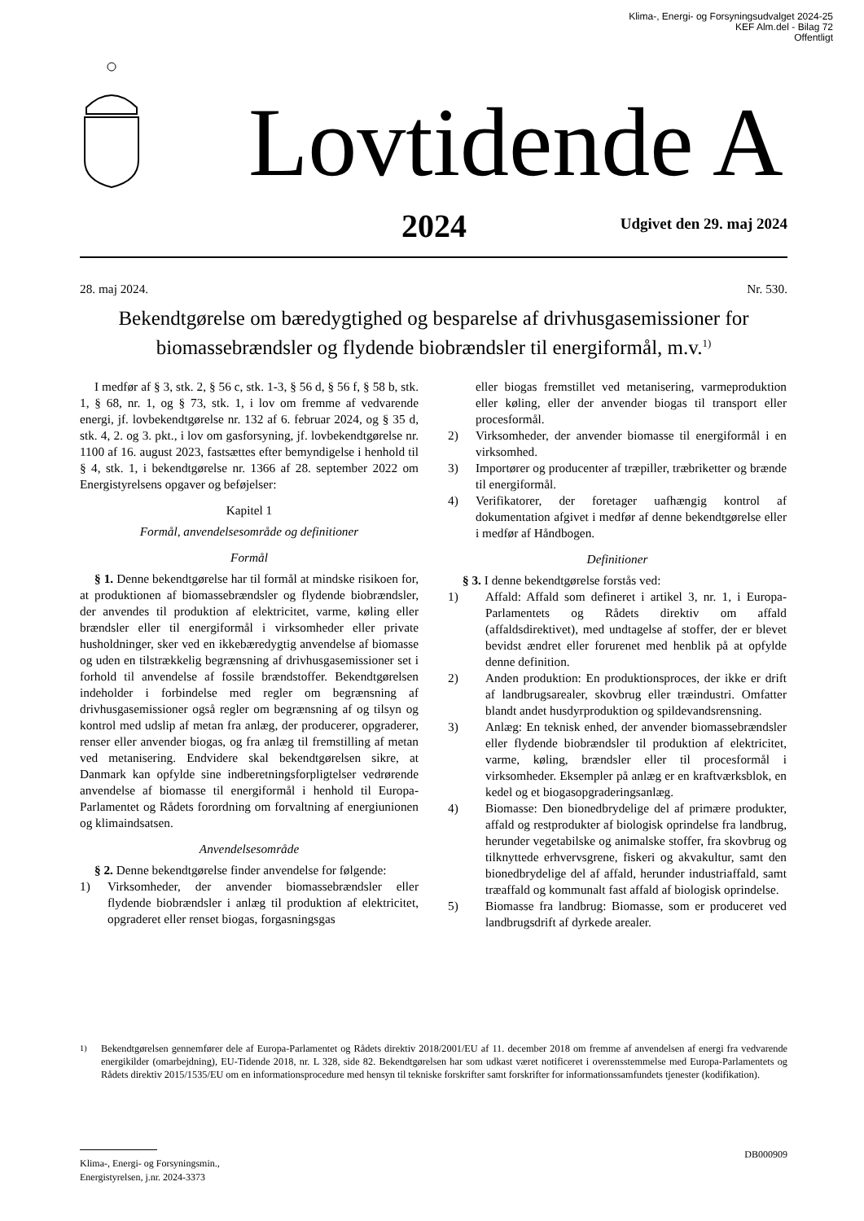Klima-, Energi- og Forsyningsudvalget 2024-25
KEF Alm.del - Bilag 72
Offentligt
Lovtidende A
2024 Udgivet den 29. maj 2024
28. maj 2024. Nr. 530.
Bekendtgørelse om bæredygtighed og besparelse af drivhusgasemissioner for biomassebrændsler og flydende biobrændsler til energiformål, m.v.<sup>1)</sup>
I medfør af § 3, stk. 2, § 56 c, stk. 1-3, § 56 d, § 56 f, § 58 b, stk. 1, § 68, nr. 1, og § 73, stk. 1, i lov om fremme af vedvarende energi, jf. lovbekendtgørelse nr. 132 af 6. februar 2024, og § 35 d, stk. 4, 2. og 3. pkt., i lov om gasforsyning, jf. lovbekendtgørelse nr. 1100 af 16. august 2023, fastsættes efter bemyndigelse i henhold til § 4, stk. 1, i bekendtgørelse nr. 1366 af 28. september 2022 om Energistyrelsens opgaver og beføjelser:
Kapitel 1
Formål, anvendelsesområde og definitioner
Formål
§ 1. Denne bekendtgørelse har til formål at mindske risikoen for, at produktionen af biomassebrændsler og flydende biobrændsler, der anvendes til produktion af elektricitet, varme, køling eller brændsler eller til energiformål i virksomheder eller private husholdninger, sker ved en ikkebæredygtig anvendelse af biomasse og uden en tilstrækkelig begrænsning af drivhusgasemissioner set i forhold til anvendelse af fossile brændstoffer. Bekendtgørelsen indeholder i forbindelse med regler om begrænsning af drivhusgasemissioner også regler om begrænsning af og tilsyn og kontrol med udslip af metan fra anlæg, der producerer, opgraderer, renser eller anvender biogas, og fra anlæg til fremstilling af metan ved metanisering. Endvidere skal bekendtgørelsen sikre, at Danmark kan opfylde sine indberetningsforpligtelser vedrørende anvendelse af biomasse til energiformål i henhold til Europa-Parlamentet og Rådets forordning om forvaltning af energiunionen og klimaindsatsen.
Anvendelsesområde
§ 2. Denne bekendtgørelse finder anvendelse for følgende:
1) Virksomheder, der anvender biomassebrændsler eller flydende biobrændsler i anlæg til produktion af elektricitet, opgraderet eller renset biogas, forgasningsgas
eller biogas fremstillet ved metanisering, varmeproduktion eller køling, eller der anvender biogas til transport eller procesformål.
2) Virksomheder, der anvender biomasse til energiformål i en virksomhed.
3) Importører og producenter af træpiller, træbriketter og brænde til energiformål.
4) Verifikatorer, der foretager uafhængig kontrol af dokumentation afgivet i medfør af denne bekendtgørelse eller i medfør af Håndbogen.
Definitioner
§ 3. I denne bekendtgørelse forstås ved:
1) Affald: Affald som defineret i artikel 3, nr. 1, i Europa-Parlamentets og Rådets direktiv om affald (affaldsdirektivet), med undtagelse af stoffer, der er blevet bevidst ændret eller forurenet med henblik på at opfylde denne definition.
2) Anden produktion: En produktionsproces, der ikke er drift af landbrugsarealer, skovbrug eller træindustri. Omfatter blandt andet husdyrproduktion og spildevandsrensning.
3) Anlæg: En teknisk enhed, der anvender biomassebrændsler eller flydende biobrændsler til produktion af elektricitet, varme, køling, brændsler eller til procesformål i virksomheder. Eksempler på anlæg er en kraftværksblok, en kedel og et biogasopgraderingsanlæg.
4) Biomasse: Den bionedbrydelige del af primære produkter, affald og restprodukter af biologisk oprindelse fra landbrug, herunder vegetabilske og animalske stoffer, fra skovbrug og tilknyttede erhvervsgrene, fiskeri og akvakultur, samt den bionedbrydelige del af affald, herunder industriaffald, samt træaffald og kommunalt fast affald af biologisk oprindelse.
5) Biomasse fra landbrug: Biomasse, som er produceret ved landbrugsdrift af dyrkede arealer.
<sup>1)</sup> Bekendtgørelsen gennemfører dele af Europa-Parlamentet og Rådets direktiv 2018/2001/EU af 11. december 2018 om fremme af anvendelsen af energi fra vedvarende energikilder (omarbejdning), EU-Tidende 2018, nr. L 328, side 82. Bekendtgørelsen har som udkast været notificeret i overensstemmelse med Europa-Parlamentets og Rådets direktiv 2015/1535/EU om en informationsprocedure med hensyn til tekniske forskrifter samt forskrifter for informationssamfundets tjenester (kodifikation).
DB000909
Klima-, Energi- og Forsyningsmin.,
Energistyrelsen, j.nr. 2024-3373